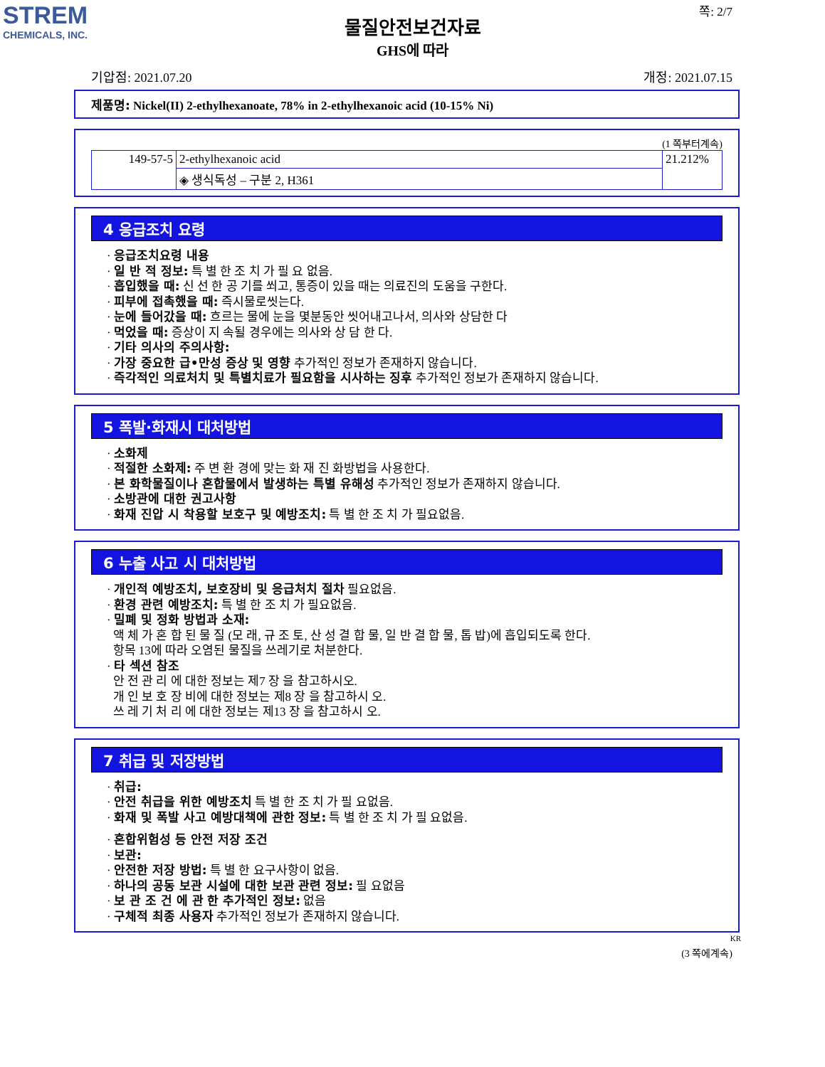STREM
CHEMICALS, INC.
쪽: 2/7
물질안전보건자료
GHS에 따라
기압점: 2021.07.20 개정: 2021.07.15
제품명: Nickel(II) 2-ethylhexanoate, 78% in 2-ethylhexanoic acid (10-15% Ni)
(1 쪽부터계속)
| 149-57-5 | 2-ethylhexanoic acid | 21.212% |
| | ◈ 생식독성 – 구분 2, H361 | |
4 응급조치 요령
· 응급조치요령 내용
· 일 반 적 정보: 특 별 한 조 치 가 필 요 없음.
· 흡입했을 때: 신 선 한 공 기를 쐬고, 통증이 있을 때는 의료진의 도움을 구한다.
· 피부에 접촉했을 때: 즉시물로씻는다.
· 눈에 들어갔을 때: 흐르는 물에 눈을 몇분동안 씻어내고나서, 의사와 상담한 다
· 먹었을 때: 증상이 지 속될 경우에는 의사와 상 담 한 다.
· 기타 의사의 주의사항:
· 가장 중요한 급•만성 증상 및 영향 추가적인 정보가 존재하지 않습니다.
· 즉각적인 의료처치 및 특별치료가 필요함을 시사하는 징후 추가적인 정보가 존재하지 않습니다.
5 폭발·화재시 대처방법
· 소화제
· 적절한 소화제: 주 변 환 경에 맞는 화 재 진 화방법을 사용한다.
· 본 화학물질이나 혼합물에서 발생하는 특별 유해성 추가적인 정보가 존재하지 않습니다.
· 소방관에 대한 권고사항
· 화재 진압 시 착용할 보호구 및 예방조치: 특 별 한 조 치 가 필요없음.
6 누출 사고 시 대처방법
· 개인적 예방조치, 보호장비 및 응급처치 절차 필요없음.
· 환경 관련 예방조치: 특 별 한 조 치 가 필요없음.
· 밀폐 및 정화 방법과 소재:
액 체 가 혼 합 된 물 질 (모 래, 규 조 토, 산 성 결 합 물, 일 반 결 합 물, 톱 밥)에 흡입되도록 한다.
항목 13에 따라 오염된 물질을 쓰레기로 처분한다.
· 타 섹션 참조
안 전 관 리 에 대한 정보는 제7 장 을 참고하시오.
개 인 보 호 장 비에 대한 정보는 제8 장 을 참고하시 오.
쓰 레 기 처 리 에 대한 정보는 제13 장 을 참고하시 오.
7 취급 및 저장방법
· 취급:
· 안전 취급을 위한 예방조치 특 별 한 조 치 가 필 요없음.
· 화재 및 폭발 사고 예방대책에 관한 정보: 특 별 한 조 치 가 필 요없음.
· 혼합위험성 등 안전 저장 조건
· 보관:
· 안전한 저장 방법: 특 별 한 요구사항이 없음.
· 하나의 공동 보관 시설에 대한 보관 관련 정보: 필 요없음
· 보 관 조 건 에 관 한 추가적인 정보: 없음
· 구체적 최종 사용자 추가적인 정보가 존재하지 않습니다.
KR
(3 쪽에계속)